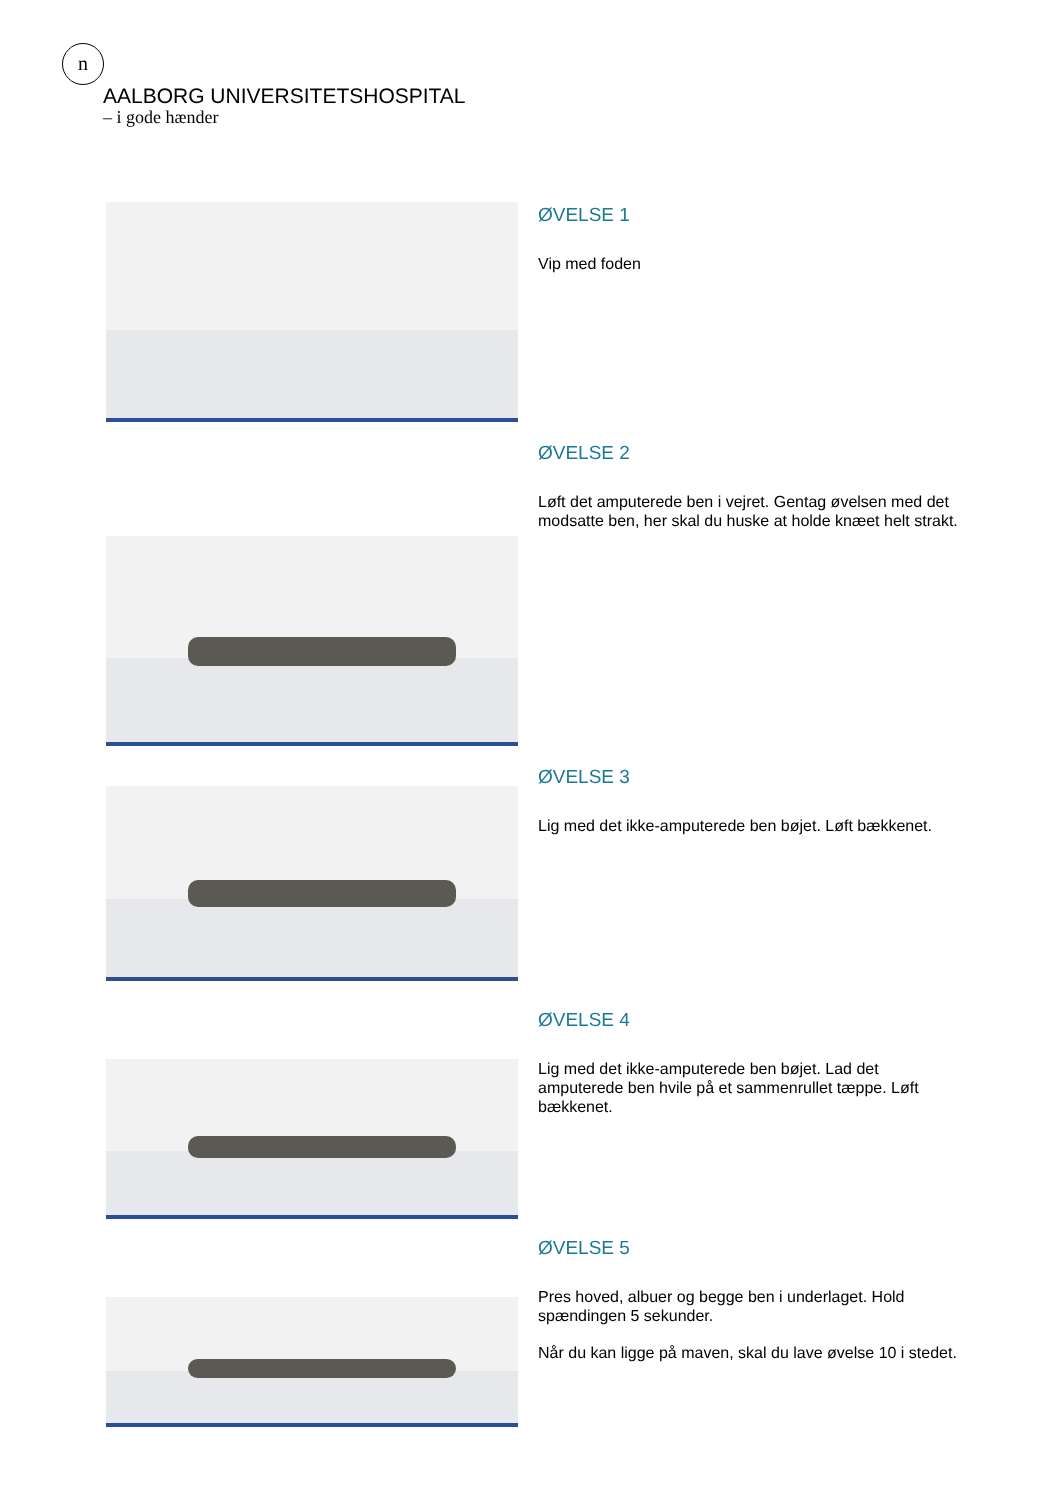n
AALBORG UNIVERSITETSHOSPITAL
– i gode hænder
ØVELSE 1
Vip med foden
ØVELSE 2
Løft det amputerede ben i vejret. Gentag øvelsen med det modsatte ben, her skal du huske at holde knæet helt strakt.
ØVELSE 3
Lig med det ikke-amputerede ben bøjet. Løft bækkenet.
ØVELSE 4
Lig med det ikke-amputerede ben bøjet. Lad det amputerede ben hvile på et sammenrullet tæppe. Løft bækkenet.
ØVELSE 5
Pres hoved, albuer og begge ben i underlaget. Hold spændingen 5 sekunder.
Når du kan ligge på maven, skal du lave øvelse 10 i stedet.